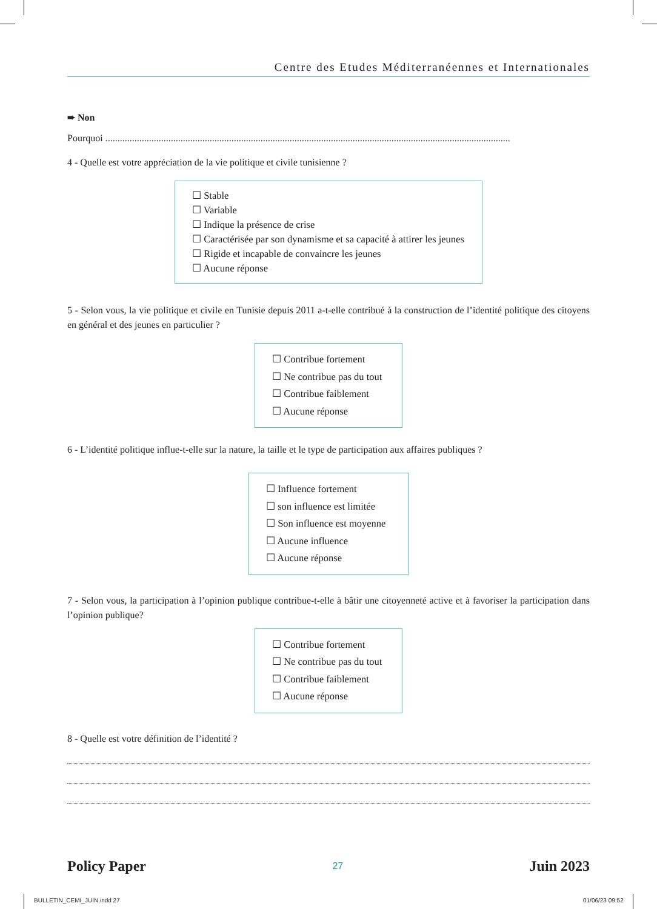Centre des Etudes Méditerranéennes et Internationales
➨ Non
Pourquoi .......................................................................................................................................................................
4 - Quelle est votre appréciation de la vie politique et civile tunisienne ?
☐ Stable
☐ Variable
☐ Indique la présence de crise
☐ Caractérisée par son dynamisme et sa capacité à attirer les jeunes
☐ Rigide et incapable de convaincre les jeunes
☐ Aucune réponse
5 - Selon vous, la vie politique et civile en Tunisie depuis 2011 a-t-elle contribué à la construction de l’identité politique des citoyens en général et des jeunes en particulier ?
☐ Contribue fortement
☐ Ne contribue pas du tout
☐ Contribue faiblement
☐ Aucune réponse
6 - L’identité politique influe-t-elle sur la nature, la taille et le type de participation aux affaires publiques ?
☐ Influence fortement
☐ son influence est limitée
☐ Son influence est moyenne
☐ Aucune influence
☐ Aucune réponse
7 - Selon vous, la participation à l’opinion publique contribue-t-elle à bâtir une citoyenneté active et à favoriser la participation dans l’opinion publique?
☐ Contribue fortement
☐ Ne contribue pas du tout
☐ Contribue faiblement
☐ Aucune réponse
8 - Quelle est votre définition de l’identité ?
Policy Paper 27 Juin 2023
BULLETIN_CEMI_JUIN.indd 27 01/06/23 09:52